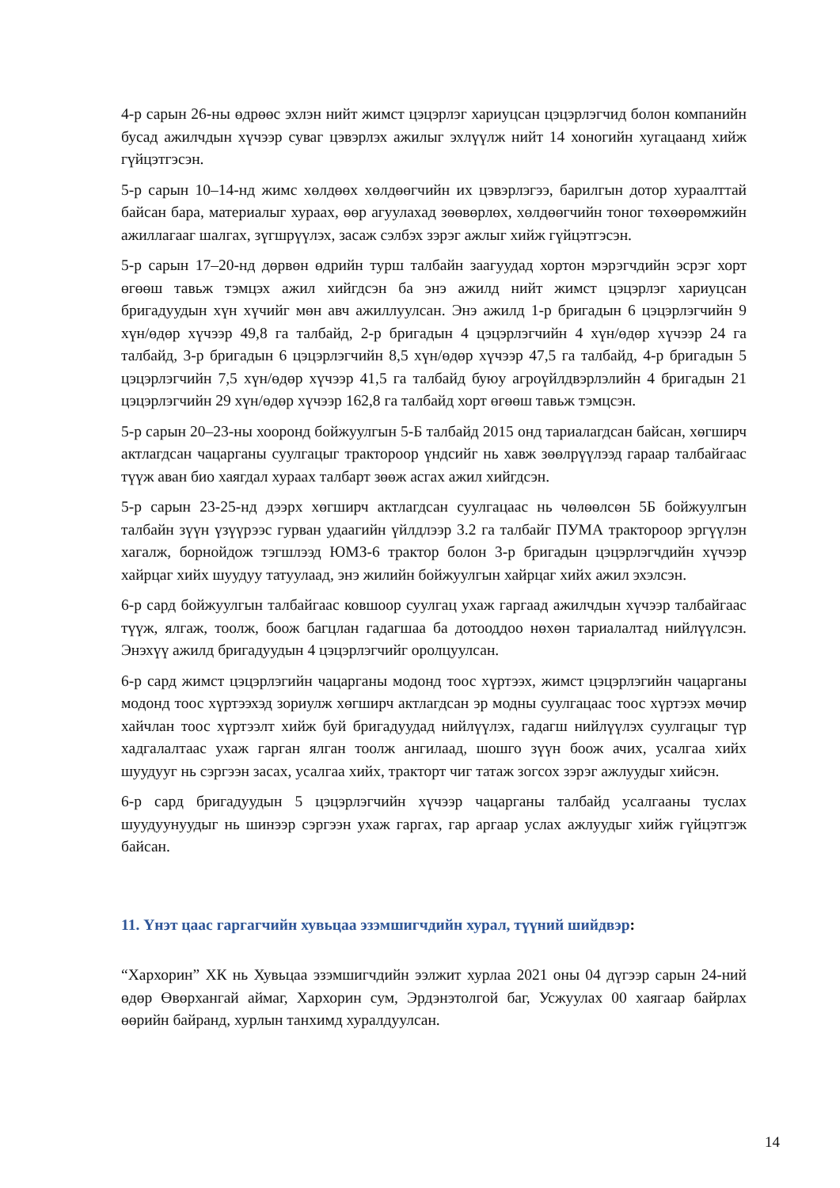4-р сарын 26-ны өдрөөс эхлэн нийт жимст цэцэрлэг хариуцсан цэцэрлэгчид болон компанийн бусад ажилчдын хүчээр суваг цэвэрлэх ажилыг эхлүүлж нийт 14 хоногийн хугацаанд хийж гүйцэтгэсэн.
5-р сарын 10–14-нд жимс хөлдөөх хөлдөөгчийн их цэвэрлэгээ, барилгын дотор хураалттай байсан бара, материалыг хураах, өөр агуулахад зөөвөрлөх, хөлдөөгчийн тоног төхөөрөмжийн ажиллагааг шалгах, зүгшрүүлэх, засаж сэлбэх зэрэг ажлыг хийж гүйцэтгэсэн.
5-р сарын 17–20-нд дөрвөн өдрийн турш талбайн заагуудад хортон мэрэгчдийн эсрэг хорт өгөөш тавьж тэмцэх ажил хийгдсэн ба энэ ажилд нийт жимст цэцэрлэг хариуцсан бригадуудын хүн хүчийг мөн авч ажиллуулсан. Энэ ажилд 1-р бригадын 6 цэцэрлэгчийн 9 хүн/өдөр хүчээр 49,8 га талбайд, 2-р бригадын 4 цэцэрлэгчийн 4 хүн/өдөр хүчээр 24 га талбайд, 3-р бригадын 6 цэцэрлэгчийн 8,5 хүн/өдөр хүчээр 47,5 га талбайд, 4-р бригадын 5 цэцэрлэгчийн 7,5 хүн/өдөр хүчээр 41,5 га талбайд буюу агроүйлдвэрлэлийн 4 бригадын 21 цэцэрлэгчийн 29 хүн/өдөр хүчээр 162,8 га талбайд хорт өгөөш тавьж тэмцсэн.
5-р сарын 20–23-ны хооронд бойжуулгын 5-Б талбайд 2015 онд тариалагдсан байсан, хөгширч актлагдсан чацарганы суулгацыг тракторoор үндсийг нь хавж зөөлрүүлээд гараар талбайгаас түүж аван био хаягдал хураах талбарт зөөж асгах ажил хийгдсэн.
5-р сарын 23-25-нд дээрх хөгширч актлагдсан суулгацаас нь чөлөөлсөн 5Б бойжуулгын талбайн зүүн үзүүрээс гурван удаагийн үйлдлээр 3.2 га талбайг ПУМА тракторoор эргүүлэн хагалж, борнойдож тэгшлээд ЮМЗ-6 трактор болон 3-р бригадын цэцэрлэгчдийн хүчээр хайрцаг хийх шуудуу татуулаад, энэ жилийн бойжуулгын хайрцаг хийх ажил эхэлсэн.
6-р сард бойжуулгын талбайгаас ковшоор суулгац ухаж гаргаад ажилчдын хүчээр талбайгаас түүж, ялгаж, тоолж, боож багцлан гадагшаа ба дотооддоо нөхөн тариалалтад нийлүүлсэн. Энэхүү ажилд бригадуудын 4 цэцэрлэгчийг оролцуулсан.
6-р сард жимст цэцэрлэгийн чацарганы модонд тоос хүртээх, жимст цэцэрлэгийн чацарганы модонд тоос хүртээхэд зориулж хөгширч актлагдсан эр модны суулгацаас тоос хүртээх мөчир хайчлан тоос хүртээлт хийж буй бригадуудад нийлүүлэх, гадагш нийлүүлэх суулгацыг түр хадгалалтаас ухаж гарган ялган тоолж ангилаад, шошго зүүн боож ачих, усалгаа хийх шуудууг нь сэргээн засах, усалгаа хийх, тракторт чиг татаж зогсох зэрэг ажлуудыг хийсэн.
6-р сард бригадуудын 5 цэцэрлэгчийн хүчээр чацарганы талбайд усалгааны туслах шуудуунуудыг нь шинээр сэргээн ухаж гаргах, гар аргаар услах ажлуудыг хийж гүйцэтгэж байсан.
11. Үнэт цаас гаргагчийн хувьцаа эзэмшигчдийн хурал, түүний шийдвэр:
“Хархорин” ХК нь Хувьцаа эзэмшигчдийн ээлжит хурлаа 2021 оны 04 дүгээр сарын 24-ний өдөр Өвөрхангай аймаг, Хархорин сум, Эрдэнэтолгой баг, Усжуулах 00 хаягаар байрлах өөрийн байранд, хурлын танхимд хуралдуулсан.
14